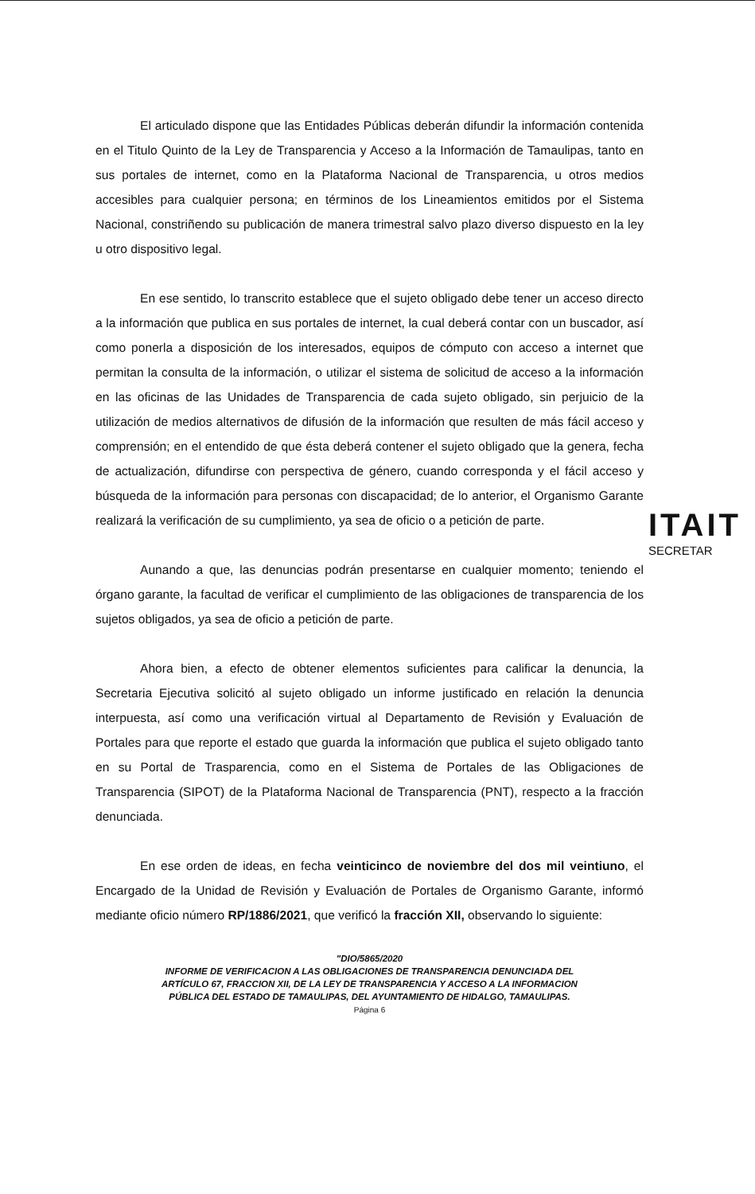ITAIT
SECRETAR
El articulado dispone que las Entidades Públicas deberán difundir la información contenida en el Titulo Quinto de la Ley de Transparencia y Acceso a la Información de Tamaulipas, tanto en sus portales de internet, como en la Plataforma Nacional de Transparencia, u otros medios accesibles para cualquier persona; en términos de los Lineamientos emitidos por el Sistema Nacional, constriñendo su publicación de manera trimestral salvo plazo diverso dispuesto en la ley u otro dispositivo legal.
En ese sentido, lo transcrito establece que el sujeto obligado debe tener un acceso directo a la información que publica en sus portales de internet, la cual deberá contar con un buscador, así como ponerla a disposición de los interesados, equipos de cómputo con acceso a internet que permitan la consulta de la información, o utilizar el sistema de solicitud de acceso a la información en las oficinas de las Unidades de Transparencia de cada sujeto obligado, sin perjuicio de la utilización de medios alternativos de difusión de la información que resulten de más fácil acceso y comprensión; en el entendido de que ésta deberá contener el sujeto obligado que la genera, fecha de actualización, difundirse con perspectiva de género, cuando corresponda y el fácil acceso y búsqueda de la información para personas con discapacidad; de lo anterior, el Organismo Garante realizará la verificación de su cumplimiento, ya sea de oficio o a petición de parte.
Aunando a que, las denuncias podrán presentarse en cualquier momento; teniendo el órgano garante, la facultad de verificar el cumplimiento de las obligaciones de transparencia de los sujetos obligados, ya sea de oficio a petición de parte.
Ahora bien, a efecto de obtener elementos suficientes para calificar la denuncia, la Secretaria Ejecutiva solicitó al sujeto obligado un informe justificado en relación la denuncia interpuesta, así como una verificación virtual al Departamento de Revisión y Evaluación de Portales para que reporte el estado que guarda la información que publica el sujeto obligado tanto en su Portal de Trasparencia, como en el Sistema de Portales de las Obligaciones de Transparencia (SIPOT) de la Plataforma Nacional de Transparencia (PNT), respecto a la fracción denunciada.
En ese orden de ideas, en fecha veinticinco de noviembre del dos mil veintiuno, el Encargado de la Unidad de Revisión y Evaluación de Portales de Organismo Garante, informó mediante oficio número RP/1886/2021, que verificó la fracción XII, observando lo siguiente:
"DIO/5865/2020
INFORME DE VERIFICACION A LAS OBLIGACIONES DE TRANSPARENCIA DENUNCIADA DEL ARTÍCULO 67, FRACCION XII, DE LA LEY DE TRANSPARENCIA Y ACCESO A LA INFORMACION PÚBLICA DEL ESTADO DE TAMAULIPAS, DEL AYUNTAMIENTO DE HIDALGO, TAMAULIPAS.
Página 6